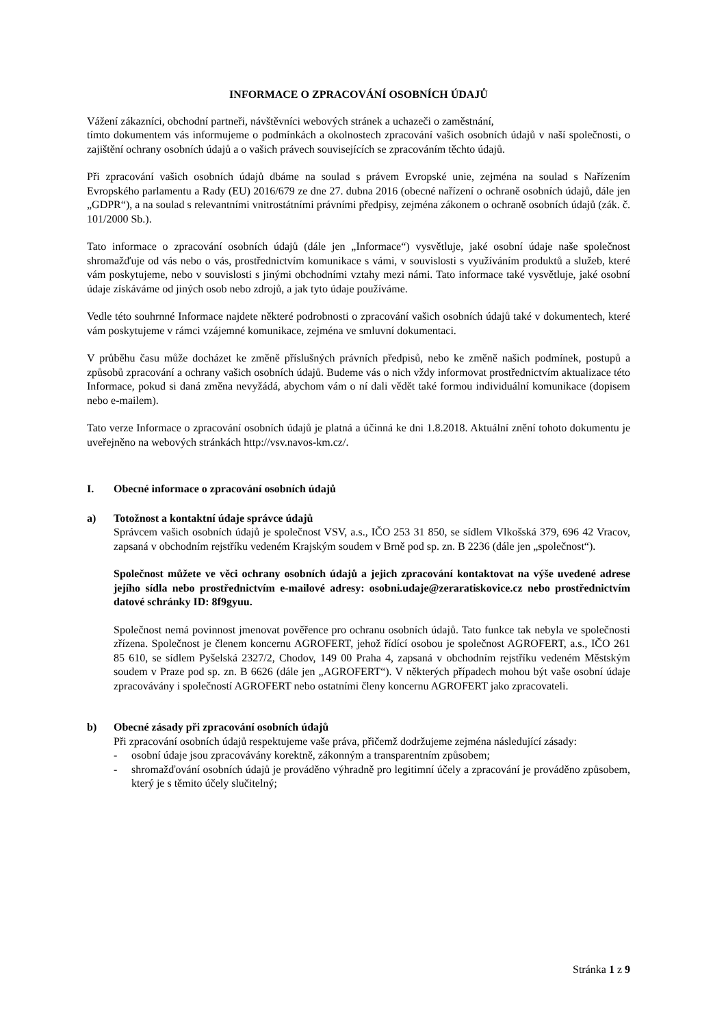INFORMACE O ZPRACOVÁNÍ OSOBNÍCH ÚDAJŮ
Vážení zákazníci, obchodní partneři, návštěvníci webových stránek a uchazeči o zaměstnání,
tímto dokumentem vás informujeme o podmínkách a okolnostech zpracování vašich osobních údajů v naší společnosti, o zajištění ochrany osobních údajů a o vašich právech souvisejících se zpracováním těchto údajů.
Při zpracování vašich osobních údajů dbáme na soulad s právem Evropské unie, zejména na soulad s Nařízením Evropského parlamentu a Rady (EU) 2016/679 ze dne 27. dubna 2016 (obecné nařízení o ochraně osobních údajů, dále jen „GDPR“), a na soulad s relevantními vnitrostátními právními předpisy, zejména zákonem o ochraně osobních údajů (zák. č. 101/2000 Sb.).
Tato informace o zpracování osobních údajů (dále jen „Informace“) vysvětluje, jaké osobní údaje naše společnost shromažďuje od vás nebo o vás, prostřednictvím komunikace s vámi, v souvislosti s využíváním produktů a služeb, které vám poskytujeme, nebo v souvislosti s jinými obchodními vztahy mezi námi. Tato informace také vysvětluje, jaké osobní údaje získáváme od jiných osob nebo zdrojů, a jak tyto údaje používáme.
Vedle této souhrnné Informace najdete některé podrobnosti o zpracování vašich osobních údajů také v dokumentech, které vám poskytujeme v rámci vzájemné komunikace, zejména ve smluvní dokumentaci.
V průběhu času může docházet ke změně příslušných právních předpisů, nebo ke změně našich podmínek, postupů a způsobů zpracování a ochrany vašich osobních údajů. Budeme vás o nich vždy informovat prostřednictvím aktualizace této Informace, pokud si daná změna nevyžádá, abychom vám o ní dali vědět také formou individuální komunikace (dopisem nebo e-mailem).
Tato verze Informace o zpracování osobních údajů je platná a účinná ke dni 1.8.2018. Aktuální znění tohoto dokumentu je uveřejněno na webových stránkách http://vsv.navos-km.cz/.
I. Obecné informace o zpracování osobních údajů
a) Totožnost a kontaktní údaje správce údajů
Správcem vašich osobních údajů je společnost VSV, a.s., IČO 253 31 850, se sídlem Vlkošská 379, 696 42 Vracov, zapsaná v obchodním rejstříku vedeném Krajským soudem v Brně pod sp. zn. B 2236 (dále jen „společnost“).
Společnost můžete ve věci ochrany osobních údajů a jejich zpracování kontaktovat na výše uvedené adrese jejího sídla nebo prostřednictvím e-mailové adresy: osobni.udaje@zeraratiskovice.cz nebo prostřednictvím datové schránky ID: 8f9gyuu.
Společnost nemá povinnost jmenovat pověřence pro ochranu osobních údajů. Tato funkce tak nebyla ve společnosti zřízena. Společnost je členem koncernu AGROFERT, jehož řídící osobou je společnost AGROFERT, a.s., IČO 261 85 610, se sídlem Pyšelská 2327/2, Chodov, 149 00 Praha 4, zapsaná v obchodním rejstříku vedeném Městským soudem v Praze pod sp. zn. B 6626 (dále jen „AGROFERT“). V některých případech mohou být vaše osobní údaje zpracovávány i společností AGROFERT nebo ostatními členy koncernu AGROFERT jako zpracovateli.
b) Obecné zásady při zpracování osobních údajů
Při zpracování osobních údajů respektujeme vaše práva, přičemž dodržujeme zejména následující zásady:
- osobní údaje jsou zpracovávány korektně, zákonným a transparentním způsobem;
- shromažďování osobních údajů je prováděno výhradně pro legitimní účely a zpracování je prováděno způsobem, který je s těmito účely slučitelný;
Stránka 1 z 9